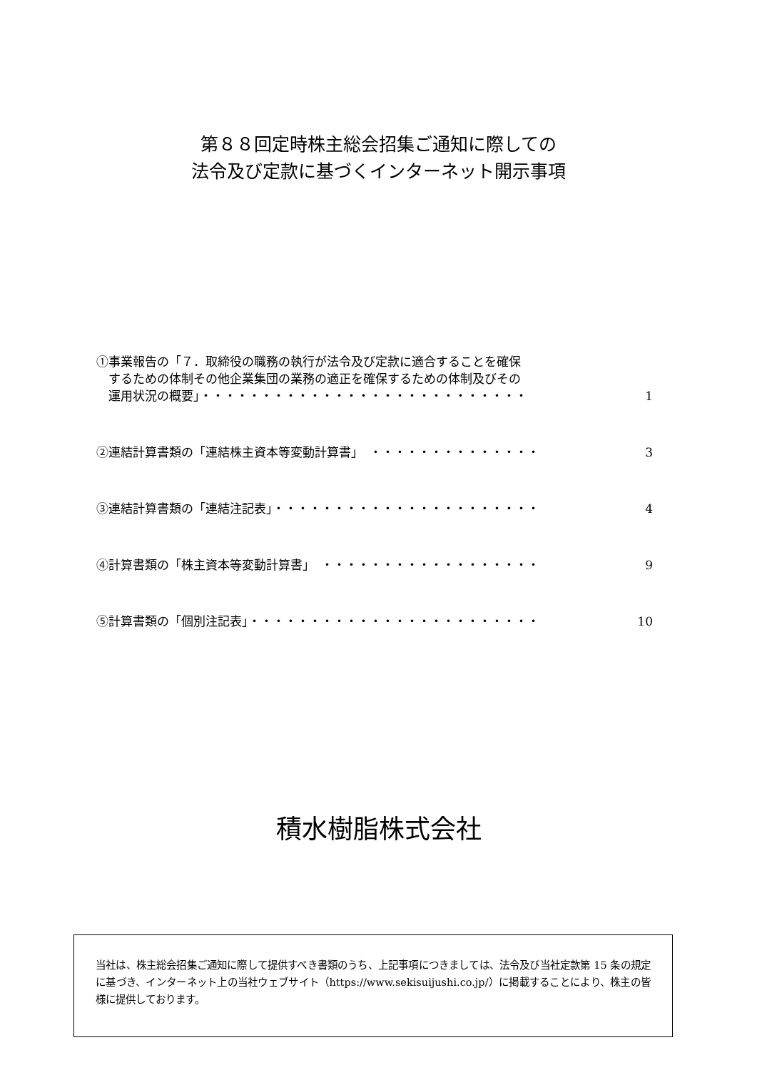第８８回定時株主総会招集ご通知に際しての
法令及び定款に基づくインターネット開示事項
①事業報告の「７．取締役の職務の執行が法令及び定款に適合することを確保
　するための体制その他企業集団の業務の適正を確保するための体制及びその
　運用状況の概要」・・・・・・・・・・・・・・・・・・・・・・・・・・・ 1
②連結計算書類の「連結株主資本等変動計算書」　・・・・・・・・・・・・・・ 3
③連結計算書類の「連結注記表」・・・・・・・・・・・・・・・・・・・・・・ 4
④計算書類の「株主資本等変動計算書」　・・・・・・・・・・・・・・・・・・ 9
⑤計算書類の「個別注記表」・・・・・・・・・・・・・・・・・・・・・・・・ 10
積水樹脂株式会社
当社は、株主総会招集ご通知に際して提供すべき書類のうち、上記事項につきましては、法令及び当社定款第 15 条の規定に基づき、インターネット上の当社ウェブサイト（https://www.sekisuijushi.co.jp/）に掲載することにより、株主の皆様に提供しております。